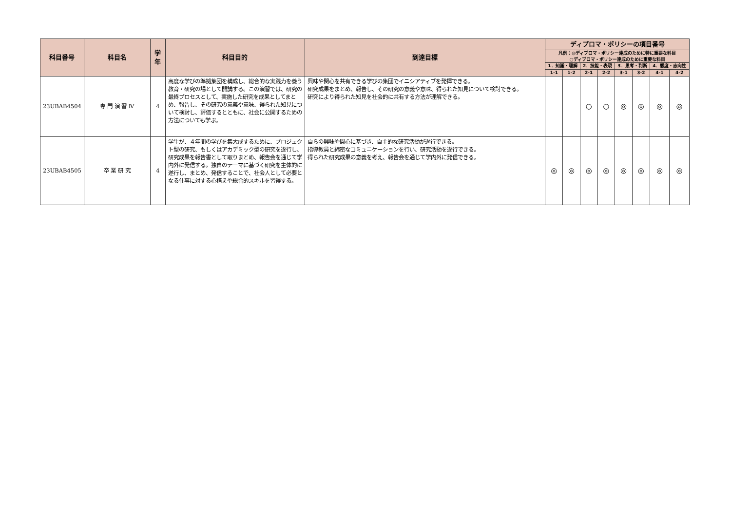| 科目番号 | 科目名 | 学年 | 科目目的 | 到達目標 | ディプロマ・ポリシーの項目番号 | | | | | | | |
| --- | --- | --- | --- | --- | --- | --- | --- | --- | --- | --- | --- | --- |
| | | | | | 凡例：◎ディプロマ・ポリシー達成のために特に重要な科目 ○ディプロマ・ポリシー達成のために重要な科目 | | | | | | | |
| | | | | | 1．知識・理解 | | 2．技能・表現 | | 3．思考・判断 | | 4．態度・志向性 | |
| | | | | | 1-1 | 1-2 | 2-1 | 2-2 | 3-1 | 3-2 | 4-1 | 4-2 |
| 23UBAB4504 | 専 門 演 習 Ⅳ | 4 | 高度な学びの準拠集団を構成し、総合的な実践力を養う教育・研究の場として開講する。この演習では、研究の最終プロセスとして、実施した研究を成果としてまとめ、報告し、その研究の意義や意味、得られた知見について検討し、評価するとともに、社会に公開するための方法についても学ぶ。 | 興味や関心を共有できる学びの集団でイニシアティブを発揮できる。 研究成果をまとめ、報告し、その研究の意義や意味、得られた知見について検討できる。 研究により得られた知見を社会的に共有する方法が理解できる。 | | | ○ | ○ | ◎ | ◎ | ◎ | ◎ |
| 23UBAB4505 | 卒 業 研 究 | 4 | 学生が、４年間の学びを集大成するために、プロジェクト型の研究、もしくはアカデミック型の研究を遂行し、研究成果を報告書として取りまとめ、報告会を通じて学内外に発信する。独自のテーマに基づく研究を主体的に遂行し、まとめ、発信することで、社会人として必要となる仕事に対する心構えや総合的スキルを習得する。 | 自らの興味や関心に基づき、自主的な研究活動が遂行できる。 指導教員と綿密なコミュニケーションを行い、研究活動を遂行できる。 得られた研究成果の意義を考え、報告会を通じて学内外に発信できる。 | ◎ | ◎ | ◎ | ◎ | ◎ | ◎ | ◎ | ◎ |